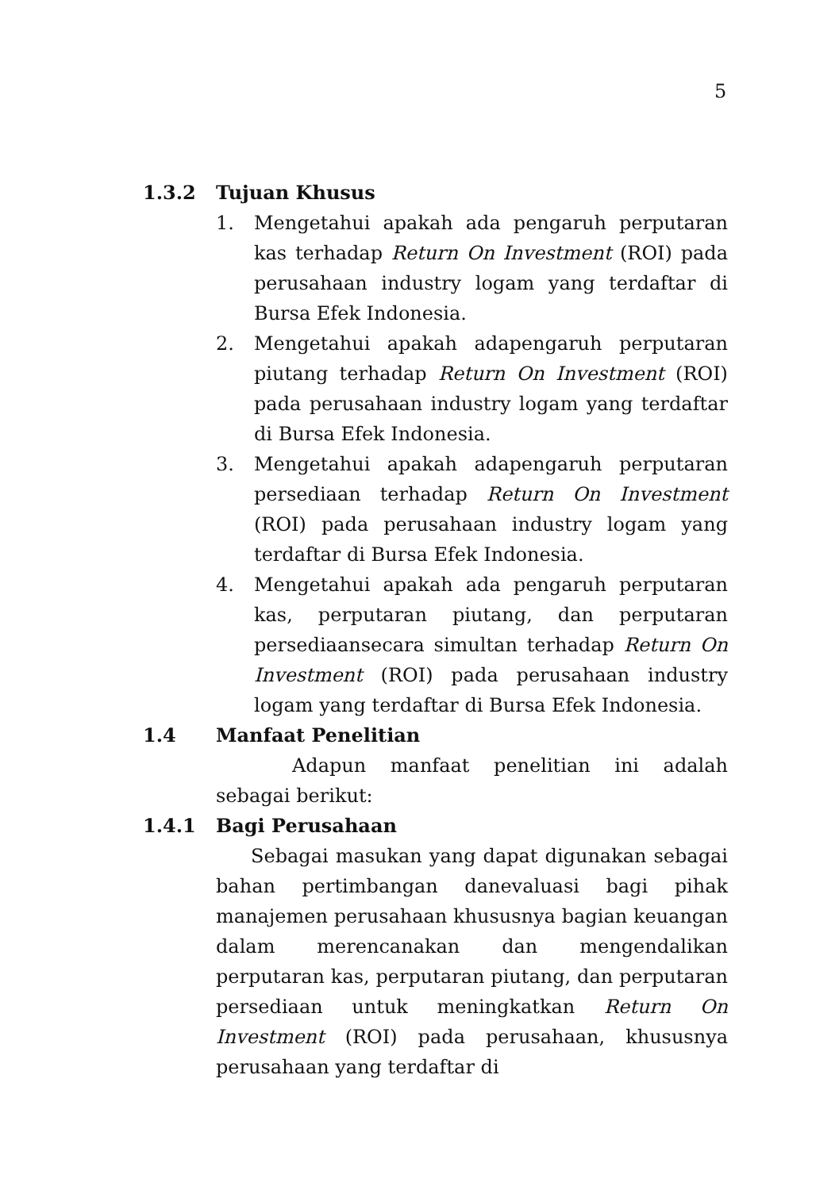5
1.3.2 Tujuan Khusus
1. Mengetahui apakah ada pengaruh perputaran kas terhadap Return On Investment (ROI) pada perusahaan industry logam yang terdaftar di Bursa Efek Indonesia.
2. Mengetahui apakah adapengaruh perputaran piutang terhadap Return On Investment (ROI) pada perusahaan industry logam yang terdaftar di Bursa Efek Indonesia.
3. Mengetahui apakah adapengaruh perputaran persediaan terhadap Return On Investment (ROI) pada perusahaan industry logam yang terdaftar di Bursa Efek Indonesia.
4. Mengetahui apakah ada pengaruh perputaran kas, perputaran piutang, dan perputaran persediaansecara simultan terhadap Return On Investment (ROI) pada perusahaan industry logam yang terdaftar di Bursa Efek Indonesia.
1.4 Manfaat Penelitian
Adapun manfaat penelitian ini adalah sebagai berikut:
1.4.1 Bagi Perusahaan
Sebagai masukan yang dapat digunakan sebagai bahan pertimbangan danevaluasi bagi pihak manajemen perusahaan khususnya bagian keuangan dalam merencanakan dan mengendalikan perputaran kas, perputaran piutang, dan perputaran persediaan untuk meningkatkan Return On Investment (ROI) pada perusahaan, khususnya perusahaan yang terdaftar di